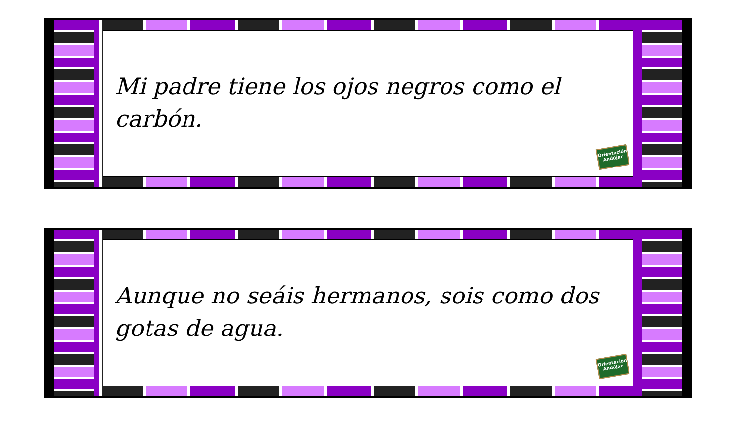Mi padre tiene los ojos negros como el carbón.
Orientación Andújar
Aunque no seáis hermanos, sois como dos gotas de agua.
Orientación Andújar